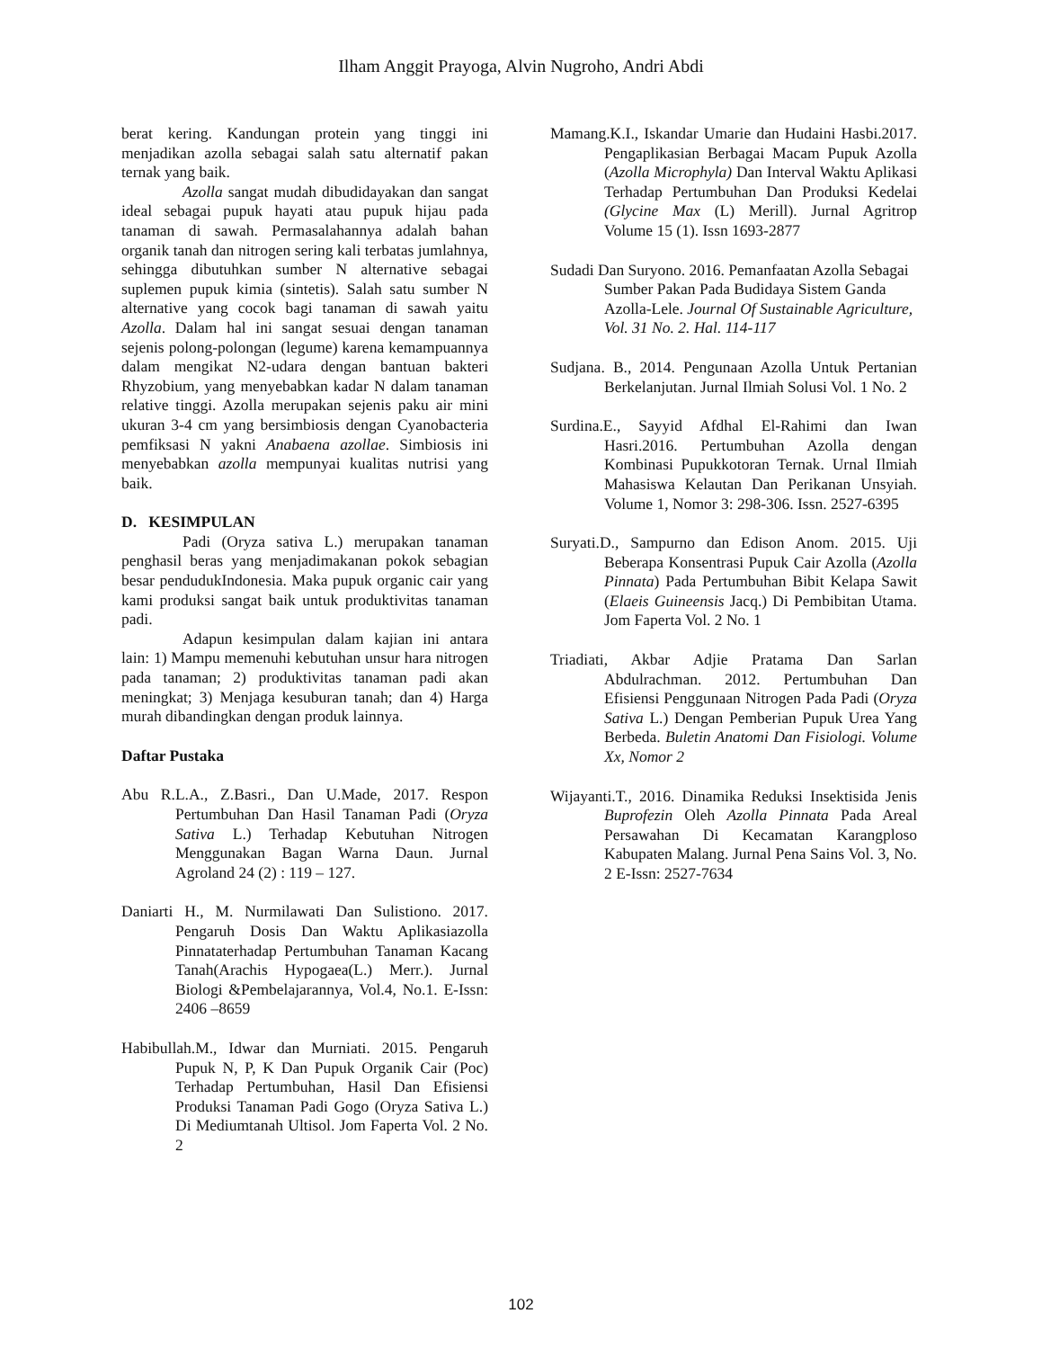Ilham Anggit Prayoga, Alvin Nugroho, Andri Abdi
berat kering. Kandungan protein yang tinggi ini menjadikan azolla sebagai salah satu alternatif pakan ternak yang baik.
Azolla sangat mudah dibudidayakan dan sangat ideal sebagai pupuk hayati atau pupuk hijau pada tanaman di sawah. Permasalahannya adalah bahan organik tanah dan nitrogen sering kali terbatas jumlahnya, sehingga dibutuhkan sumber N alternative sebagai suplemen pupuk kimia (sintetis). Salah satu sumber N alternative yang cocok bagi tanaman di sawah yaitu Azolla. Dalam hal ini sangat sesuai dengan tanaman sejenis polong-polongan (legume) karena kemampuannya dalam mengikat N2-udara dengan bantuan bakteri Rhyzobium, yang menyebabkan kadar N dalam tanaman relative tinggi. Azolla merupakan sejenis paku air mini ukuran 3-4 cm yang bersimbiosis dengan Cyanobacteria pemfiksasi N yakni Anabaena azollae. Simbiosis ini menyebabkan azolla mempunyai kualitas nutrisi yang baik.
D. KESIMPULAN
Padi (Oryza sativa L.) merupakan tanaman penghasil beras yang menjadimakanan pokok sebagian besar pendudukIndonesia. Maka pupuk organic cair yang kami produksi sangat baik untuk produktivitas tanaman padi.
Adapun kesimpulan dalam kajian ini antara lain: 1) Mampu memenuhi kebutuhan unsur hara nitrogen pada tanaman; 2) produktivitas tanaman padi akan meningkat; 3) Menjaga kesuburan tanah; dan 4) Harga murah dibandingkan dengan produk lainnya.
Daftar Pustaka
Abu R.L.A., Z.Basri., Dan U.Made, 2017. Respon Pertumbuhan Dan Hasil Tanaman Padi (Oryza Sativa L.) Terhadap Kebutuhan Nitrogen Menggunakan Bagan Warna Daun. Jurnal Agroland 24 (2) : 119 – 127.
Daniarti H., M. Nurmilawati Dan Sulistiono. 2017. Pengaruh Dosis Dan Waktu Aplikasiazolla Pinnataterhadap Pertumbuhan Tanaman Kacang Tanah(Arachis Hypogaea(L.) Merr.). Jurnal Biologi &Pembelajarannya, Vol.4, No.1. E-Issn: 2406 –8659
Habibullah.M., Idwar dan Murniati. 2015. Pengaruh Pupuk N, P, K Dan Pupuk Organik Cair (Poc) Terhadap Pertumbuhan, Hasil Dan Efisiensi Produksi Tanaman Padi Gogo (Oryza Sativa L.) Di Mediumtanah Ultisol. Jom Faperta Vol. 2 No. 2
Mamang.K.I., Iskandar Umarie dan Hudaini Hasbi.2017. Pengaplikasian Berbagai Macam Pupuk Azolla (Azolla Microphyla) Dan Interval Waktu Aplikasi Terhadap Pertumbuhan Dan Produksi Kedelai (Glycine Max (L) Merill). Jurnal Agritrop Volume 15 (1). Issn 1693-2877
Sudadi Dan Suryono. 2016. Pemanfaatan Azolla Sebagai Sumber Pakan Pada Budidaya Sistem Ganda Azolla-Lele. Journal Of Sustainable Agriculture, Vol. 31 No. 2. Hal. 114-117
Sudjana. B., 2014. Pengunaan Azolla Untuk Pertanian Berkelanjutan. Jurnal Ilmiah Solusi Vol. 1 No. 2
Surdina.E., Sayyid Afdhal El-Rahimi dan Iwan Hasri.2016. Pertumbuhan Azolla dengan Kombinasi Pupukkotoran Ternak. Urnal Ilmiah Mahasiswa Kelautan Dan Perikanan Unsyiah. Volume 1, Nomor 3: 298-306. Issn. 2527-6395
Suryati.D., Sampurno dan Edison Anom. 2015. Uji Beberapa Konsentrasi Pupuk Cair Azolla (Azolla Pinnata) Pada Pertumbuhan Bibit Kelapa Sawit (Elaeis Guineensis Jacq.) Di Pembibitan Utama. Jom Faperta Vol. 2 No. 1
Triadiati, Akbar Adjie Pratama Dan Sarlan Abdulrachman. 2012. Pertumbuhan Dan Efisiensi Penggunaan Nitrogen Pada Padi (Oryza Sativa L.) Dengan Pemberian Pupuk Urea Yang Berbeda. Buletin Anatomi Dan Fisiologi. Volume Xx, Nomor 2
Wijayanti.T., 2016. Dinamika Reduksi Insektisida Jenis Buprofezin Oleh Azolla Pinnata Pada Areal Persawahan Di Kecamatan Karangploso Kabupaten Malang. Jurnal Pena Sains Vol. 3, No. 2 E-Issn: 2527-7634
102